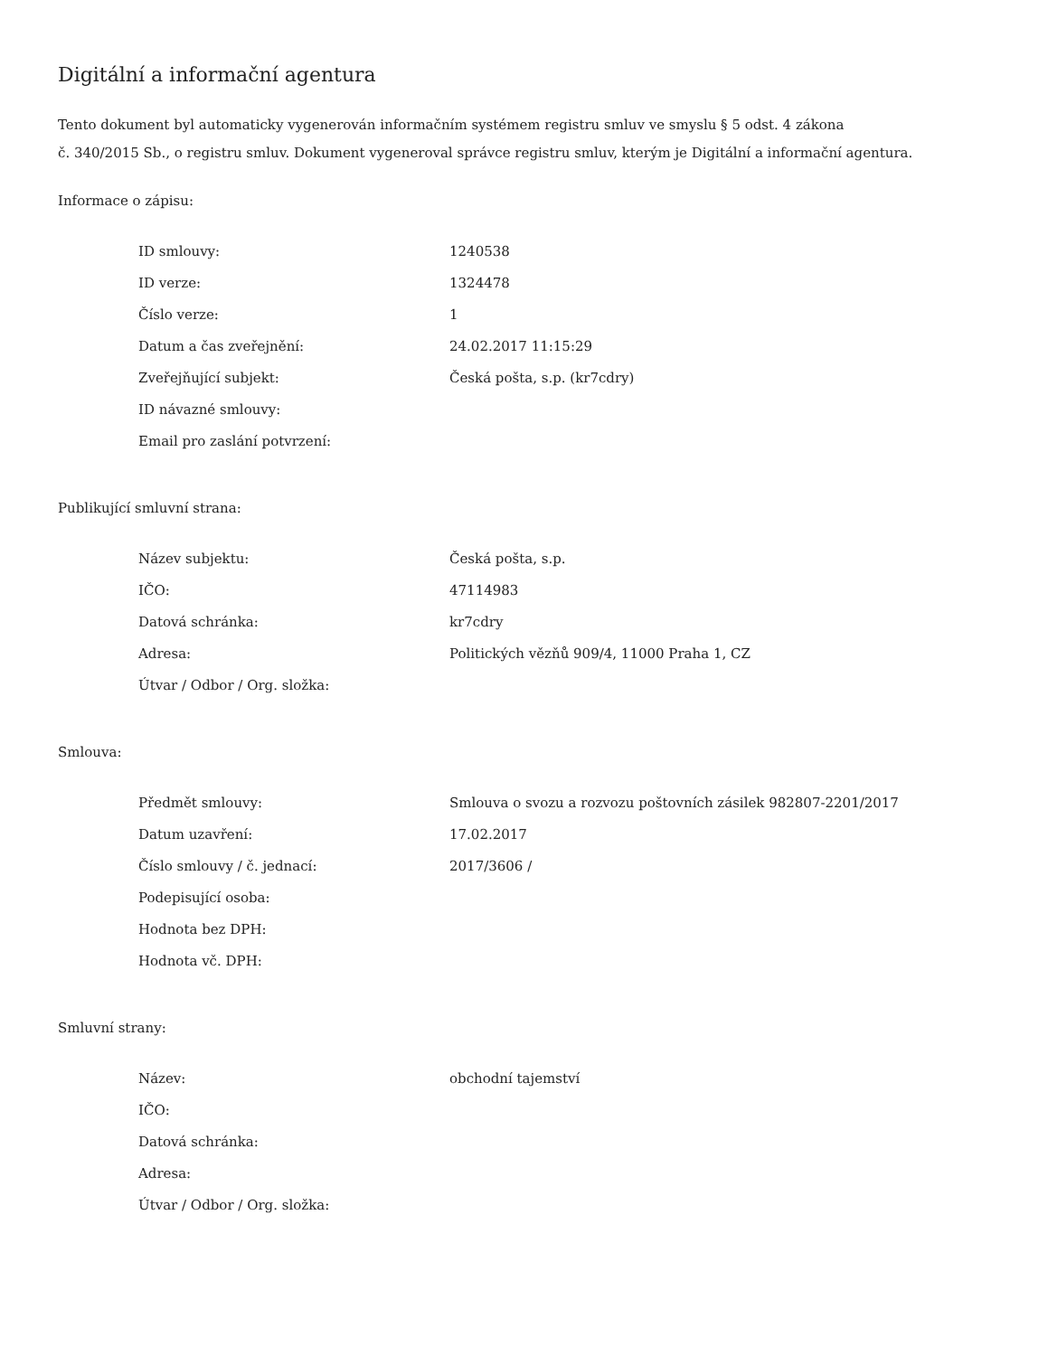Digitální a informační agentura
Tento dokument byl automaticky vygenerován informačním systémem registru smluv ve smyslu § 5 odst. 4 zákona
č. 340/2015 Sb., o registru smluv. Dokument vygeneroval správce registru smluv, kterým je Digitální a informační agentura.
Informace o zápisu:
| ID smlouvy: | 1240538 |
| ID verze: | 1324478 |
| Číslo verze: | 1 |
| Datum a čas zveřejnění: | 24.02.2017 11:15:29 |
| Zveřejňující subjekt: | Česká pošta, s.p. (kr7cdry) |
| ID návazné smlouvy: | |
| Email pro zaslání potvrzení: | |
Publikující smluvní strana:
| Název subjektu: | Česká pošta, s.p. |
| IČO: | 47114983 |
| Datová schránka: | kr7cdry |
| Adresa: | Politických vězňů 909/4, 11000 Praha 1, CZ |
| Útvar / Odbor / Org. složka: | |
Smlouva:
| Předmět smlouvy: | Smlouva o svozu a rozvozu poštovních zásilek 982807-2201/2017 |
| Datum uzavření: | 17.02.2017 |
| Číslo smlouvy / č. jednací: | 2017/3606 / |
| Podepisující osoba: | |
| Hodnota bez DPH: | |
| Hodnota vč. DPH: | |
Smluvní strany:
| Název: | obchodní tajemství |
| IČO: | |
| Datová schránka: | |
| Adresa: | |
| Útvar / Odbor / Org. složka: | |